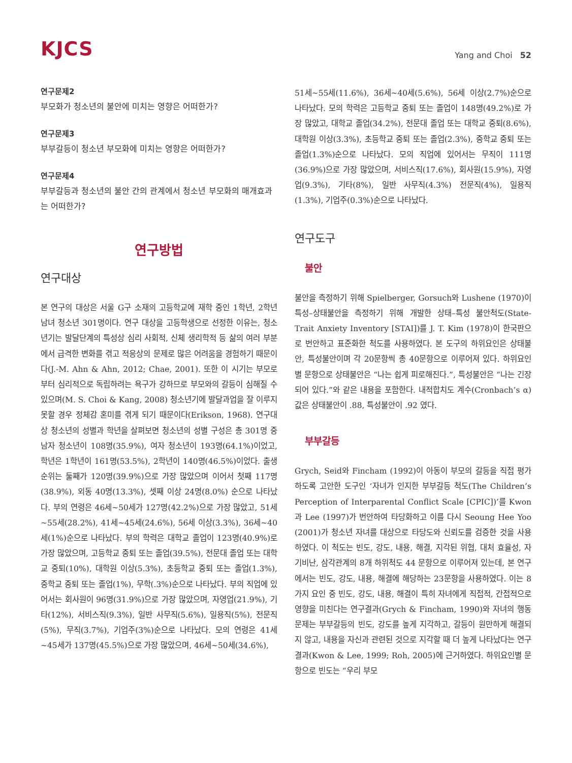KJCS
Yang and Choi 52
연구문제2
부모화가 청소년의 불안에 미치는 영향은 어떠한가?
연구문제3
부부갈등이 청소년 부모화에 미치는 영향은 어떠한가?
연구문제4
부부갈등과 청소년의 불안 간의 관계에서 청소년 부모화의 매개효과는 어떠한가?
연구방법
연구대상
본 연구의 대상은 서울 G구 소재의 고등학교에 재학 중인 1학년, 2학년 남녀 청소년 301명이다. 연구 대상을 고등학생으로 선정한 이유는, 청소년기는 발달단계의 특성상 심리 사회적, 신체 생리학적 등 삶의 여러 부분에서 급격한 변화를 겪고 적응상의 문제로 많은 어려움을 경험하기 때문이다(J.-M. Ahn & Ahn, 2012; Chae, 2001). 또한 이 시기는 부모로부터 심리적으로 독립하려는 욕구가 강하므로 부모와의 갈등이 심해질 수 있으며(M. S. Choi & Kang, 2008) 청소년기에 발달과업을 잘 이루지 못할 경우 정체감 혼미를 겪게 되기 때문이다(Erikson, 1968). 연구대상 청소년의 성별과 학년을 살펴보면 청소년의 성별 구성은 총 301명 중 남자 청소년이 108명(35.9%), 여자 청소년이 193명(64.1%)이었고, 학년은 1학년이 161명(53.5%), 2학년이 140명(46.5%)이었다. 출생순위는 둘째가 120명(39.9%)으로 가장 많았으며 이어서 첫째 117명(38.9%), 외동 40명(13.3%), 셋째 이상 24명(8.0%) 순으로 나타났다. 부의 연령은 46세~50세가 127명(42.2%)으로 가장 많았고, 51세~55세(28.2%), 41세~45세(24.6%), 56세 이상(3.3%), 36세~40세(1%)순으로 나타났다. 부의 학력은 대학교 졸업이 123명(40.9%)로 가장 많았으며, 고등학교 중퇴 또는 졸업(39.5%), 전문대 졸업 또는 대학교 중퇴(10%), 대학원 이상(5.3%), 초등학교 중퇴 또는 졸업(1.3%), 중학교 중퇴 또는 졸업(1%), 무학(.3%)순으로 나타났다. 부의 직업에 있어서는 회사원이 96명(31.9%)으로 가장 많았으며, 자영업(21.9%), 기타(12%), 서비스직(9.3%), 일반 사무직(5.6%), 일용직(5%), 전문직(5%), 무직(3.7%), 기업주(3%)순으로 나타났다. 모의 연령은 41세~45세가 137명(45.5%)으로 가장 많았으며, 46세~50세(34.6%),
51세~55세(11.6%), 36세~40세(5.6%), 56세 이상(2.7%)순으로 나타났다. 모의 학력은 고등학교 중퇴 또는 졸업이 148명(49.2%)로 가장 많았고, 대학교 졸업(34.2%), 전문대 졸업 또는 대학교 중퇴(8.6%), 대학원 이상(3.3%), 초등학교 중퇴 또는 졸업(2.3%), 중학교 중퇴 또는 졸업(1.3%)순으로 나타났다. 모의 직업에 있어서는 무직이 111명(36.9%)으로 가장 많았으며, 서비스직(17.6%), 회사원(15.9%), 자영업(9.3%), 기타(8%), 일반 사무직(4.3%) 전문직(4%), 일용직(1.3%), 기업주(0.3%)순으로 나타났다.
연구도구
불안
불안을 측정하기 위해 Spielberger, Gorsuch와 Lushene (1970)이 특성–상태불안을 측정하기 위해 개발한 상태–특성 불안척도(State-Trait Anxiety Inventory [STAI])를 J. T. Kim (1978)이 한국판으로 번안하고 표준화한 척도를 사용하였다. 본 도구의 하위요인은 상태불안, 특성불안이며 각 20문항씩 총 40문항으로 이루어져 있다. 하위요인별 문항으로 상태불안은 “나는 쉽게 피로해진다.”, 특성불안은 “나는 긴장되어 있다.”와 같은 내용을 포함한다. 내적합치도 계수(Cronbach’s α) 값은 상태불안이 .88, 특성불안이 .92 였다.
부부갈등
Grych, Seid와 Fincham (1992)이 아동이 부모의 갈등을 직접 평가 하도록 고안한 도구인 ‘자녀가 인지한 부부갈등 척도(The Children’s Perception of Interparental Conflict Scale [CPIC])’를 Kwon과 Lee (1997)가 번안하여 타당화하고 이를 다시 Seoung Hee Yoo (2001)가 청소년 자녀를 대상으로 타당도와 신뢰도를 검증한 것을 사용하였다. 이 척도는 빈도, 강도, 내용, 해결, 지각된 위협, 대처 효율성, 자기비난, 삼각관계의 8개 하위척도 44 문항으로 이루어져 있는데, 본 연구에서는 빈도, 강도, 내용, 해결에 해당하는 23문항을 사용하였다. 이는 8가지 요인 중 빈도, 강도, 내용, 해결이 특히 자녀에게 직접적, 간접적으로 영향을 미친다는 연구결과(Grych & Fincham, 1990)와 자녀의 행동문제는 부부갈등의 빈도, 강도를 높게 지각하고, 갈등이 원만하게 해결되지 않고, 내용을 자신과 관련된 것으로 지각할 때 더 높게 나타났다는 연구결과(Kwon & Lee, 1999; Roh, 2005)에 근거하였다. 하위요인별 문항으로 빈도는 “우리 부모